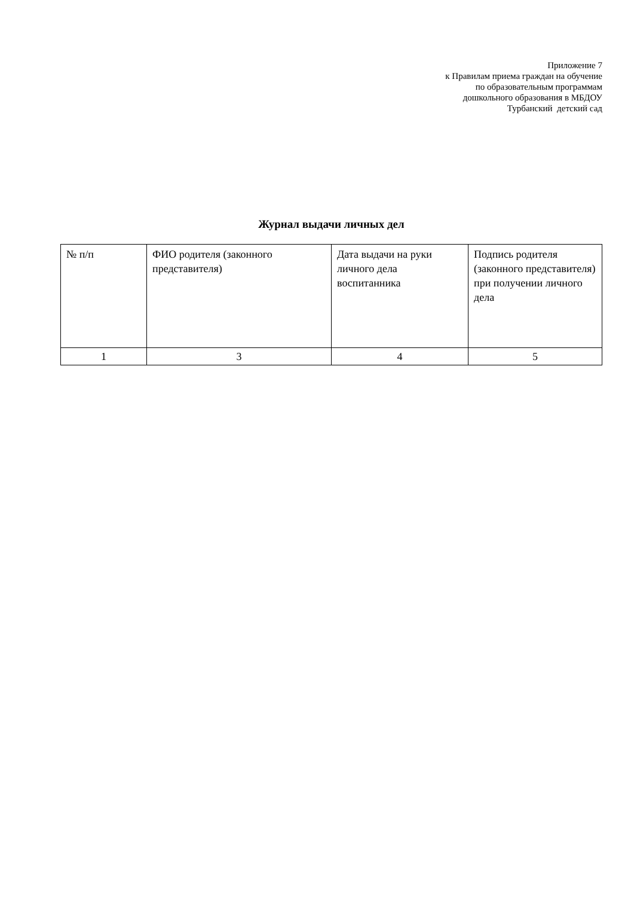Приложение 7
к Правилам приема граждан на обучение
по образовательным программам
дошкольного образования в МБДОУ
Турбанский детский сад
Журнал выдачи личных дел
| № п/п | ФИО родителя (законного представителя) | Дата выдачи на руки личного дела воспитанника | Подпись родителя (законного представителя) при получении личного дела |
| 1 | 3 | 4 | 5 |